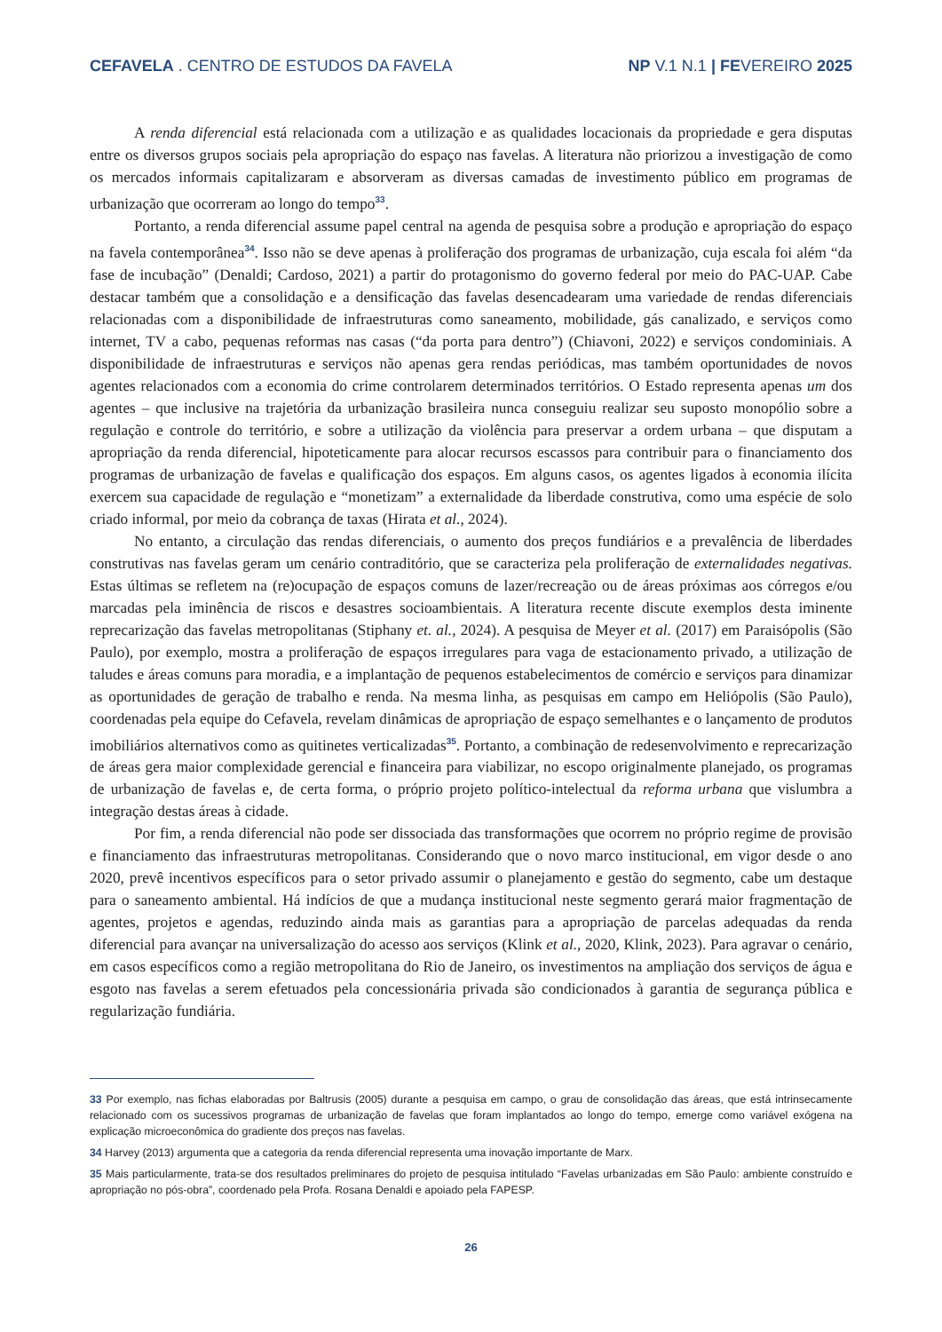CEFAVELA . CENTRO DE ESTUDOS DA FAVELA NP V.1 N.1 | FEVEREIRO 2025
A renda diferencial está relacionada com a utilização e as qualidades locacionais da propriedade e gera disputas entre os diversos grupos sociais pela apropriação do espaço nas favelas. A literatura não priorizou a investigação de como os mercados informais capitalizaram e absorveram as diversas camadas de investimento público em programas de urbanização que ocorreram ao longo do tempo<sup>33</sup>.
Portanto, a renda diferencial assume papel central na agenda de pesquisa sobre a produção e apropriação do espaço na favela contemporânea<sup>34</sup>. Isso não se deve apenas à proliferação dos programas de urbanização, cuja escala foi além “da fase de incubação” (Denaldi; Cardoso, 2021) a partir do protagonismo do governo federal por meio do PAC-UAP. Cabe destacar também que a consolidação e a densificação das favelas desencadearam uma variedade de rendas diferenciais relacionadas com a disponibilidade de infraestruturas como saneamento, mobilidade, gás canalizado, e serviços como internet, TV a cabo, pequenas reformas nas casas (“da porta para dentro”) (Chiavoni, 2022) e serviços condominiais. A disponibilidade de infraestruturas e serviços não apenas gera rendas periódicas, mas também oportunidades de novos agentes relacionados com a economia do crime controlarem determinados territórios. O Estado representa apenas um dos agentes – que inclusive na trajetória da urbanização brasileira nunca conseguiu realizar seu suposto monopólio sobre a regulação e controle do território, e sobre a utilização da violência para preservar a ordem urbana – que disputam a apropriação da renda diferencial, hipoteticamente para alocar recursos escassos para contribuir para o financiamento dos programas de urbanização de favelas e qualificação dos espaços. Em alguns casos, os agentes ligados à economia ilícita exercem sua capacidade de regulação e “monetizam” a externalidade da liberdade construtiva, como uma espécie de solo criado informal, por meio da cobrança de taxas (Hirata et al., 2024).
No entanto, a circulação das rendas diferenciais, o aumento dos preços fundiários e a prevalência de liberdades construtivas nas favelas geram um cenário contraditório, que se caracteriza pela proliferação de externalidades negativas. Estas últimas se refletem na (re)ocupação de espaços comuns de lazer/recreação ou de áreas próximas aos córregos e/ou marcadas pela iminência de riscos e desastres socioambientais. A literatura recente discute exemplos desta iminente reprecarização das favelas metropolitanas (Stiphany et. al., 2024). A pesquisa de Meyer et al. (2017) em Paraisópolis (São Paulo), por exemplo, mostra a proliferação de espaços irregulares para vaga de estacionamento privado, a utilização de taludes e áreas comuns para moradia, e a implantação de pequenos estabelecimentos de comércio e serviços para dinamizar as oportunidades de geração de trabalho e renda. Na mesma linha, as pesquisas em campo em Heliópolis (São Paulo), coordenadas pela equipe do Cefavela, revelam dinâmicas de apropriação de espaço semelhantes e o lançamento de produtos imobiliários alternativos como as quitinetes verticalizadas<sup>35</sup>. Portanto, a combinação de redesenvolvimento e reprecarização de áreas gera maior complexidade gerencial e financeira para viabilizar, no escopo originalmente planejado, os programas de urbanização de favelas e, de certa forma, o próprio projeto político-intelectual da reforma urbana que vislumbra a integração destas áreas à cidade.
Por fim, a renda diferencial não pode ser dissociada das transformações que ocorrem no próprio regime de provisão e financiamento das infraestruturas metropolitanas. Considerando que o novo marco institucional, em vigor desde o ano 2020, prevê incentivos específicos para o setor privado assumir o planejamento e gestão do segmento, cabe um destaque para o saneamento ambiental. Há indícios de que a mudança institucional neste segmento gerará maior fragmentação de agentes, projetos e agendas, reduzindo ainda mais as garantias para a apropriação de parcelas adequadas da renda diferencial para avançar na universalização do acesso aos serviços (Klink et al., 2020, Klink, 2023). Para agravar o cenário, em casos específicos como a região metropolitana do Rio de Janeiro, os investimentos na ampliação dos serviços de água e esgoto nas favelas a serem efetuados pela concessionária privada são condicionados à garantia de segurança pública e regularização fundiária.
33 Por exemplo, nas fichas elaboradas por Baltrusis (2005) durante a pesquisa em campo, o grau de consolidação das áreas, que está intrinsecamente relacionado com os sucessivos programas de urbanização de favelas que foram implantados ao longo do tempo, emerge como variável exógena na explicação microeconômica do gradiente dos preços nas favelas.
34 Harvey (2013) argumenta que a categoria da renda diferencial representa uma inovação importante de Marx.
35 Mais particularmente, trata-se dos resultados preliminares do projeto de pesquisa intitulado “Favelas urbanizadas em São Paulo: ambiente construído e apropriação no pós-obra”, coordenado pela Profa. Rosana Denaldi e apoiado pela FAPESP.
26